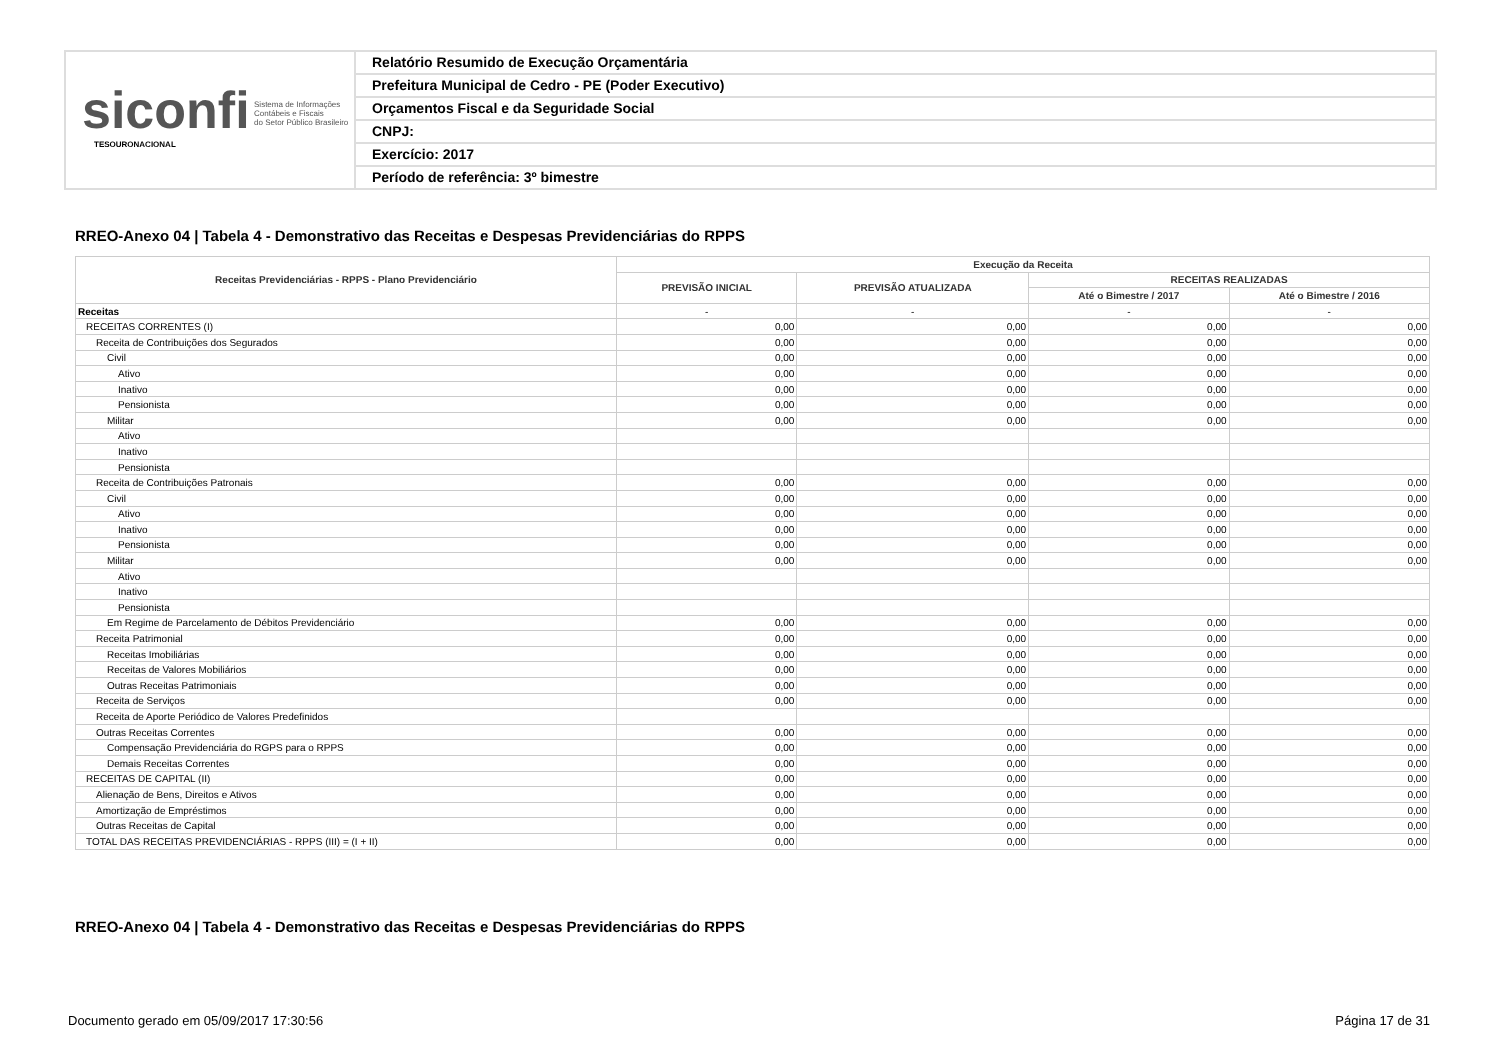siconfi Sistema de Informações
Contábeis e Fiscais
do Setor Público Brasileiro
TESOURONACIONAL
Relatório Resumido de Execução Orçamentária
Prefeitura Municipal de Cedro - PE (Poder Executivo)
Orçamentos Fiscal e da Seguridade Social
CNPJ:
Exercício: 2017
Período de referência: 3º bimestre
RREO-Anexo 04 | Tabela 4 - Demonstrativo das Receitas e Despesas Previdenciárias do RPPS
| Receitas Previdenciárias - RPPS - Plano Previdenciário | Execução da Receita | | | |
| --- | --- | --- | --- | --- |
| | PREVISÃO INICIAL | PREVISÃO ATUALIZADA | RECEITAS REALIZADAS | |
| | | | Até o Bimestre / 2017 | Até o Bimestre / 2016 |
| Receitas | - | - | - | - |
| RECEITAS CORRENTES (I) | 0,00 | 0,00 | 0,00 | 0,00 |
| Receita de Contribuições dos Segurados | 0,00 | 0,00 | 0,00 | 0,00 |
| Civil | 0,00 | 0,00 | 0,00 | 0,00 |
| Ativo | 0,00 | 0,00 | 0,00 | 0,00 |
| Inativo | 0,00 | 0,00 | 0,00 | 0,00 |
| Pensionista | 0,00 | 0,00 | 0,00 | 0,00 |
| Militar | 0,00 | 0,00 | 0,00 | 0,00 |
| Ativo | | | | |
| Inativo | | | | |
| Pensionista | | | | |
| Receita de Contribuições Patronais | 0,00 | 0,00 | 0,00 | 0,00 |
| Civil | 0,00 | 0,00 | 0,00 | 0,00 |
| Ativo | 0,00 | 0,00 | 0,00 | 0,00 |
| Inativo | 0,00 | 0,00 | 0,00 | 0,00 |
| Pensionista | 0,00 | 0,00 | 0,00 | 0,00 |
| Militar | 0,00 | 0,00 | 0,00 | 0,00 |
| Ativo | | | | |
| Inativo | | | | |
| Pensionista | | | | |
| Em Regime de Parcelamento de Débitos Previdenciário | 0,00 | 0,00 | 0,00 | 0,00 |
| Receita Patrimonial | 0,00 | 0,00 | 0,00 | 0,00 |
| Receitas Imobiliárias | 0,00 | 0,00 | 0,00 | 0,00 |
| Receitas de Valores Mobiliários | 0,00 | 0,00 | 0,00 | 0,00 |
| Outras Receitas Patrimoniais | 0,00 | 0,00 | 0,00 | 0,00 |
| Receita de Serviços | 0,00 | 0,00 | 0,00 | 0,00 |
| Receita de Aporte Periódico de Valores Predefinidos | | | | |
| Outras Receitas Correntes | 0,00 | 0,00 | 0,00 | 0,00 |
| Compensação Previdenciária do RGPS para o RPPS | 0,00 | 0,00 | 0,00 | 0,00 |
| Demais Receitas Correntes | 0,00 | 0,00 | 0,00 | 0,00 |
| RECEITAS DE CAPITAL (II) | 0,00 | 0,00 | 0,00 | 0,00 |
| Alienação de Bens, Direitos e Ativos | 0,00 | 0,00 | 0,00 | 0,00 |
| Amortização de Empréstimos | 0,00 | 0,00 | 0,00 | 0,00 |
| Outras Receitas de Capital | 0,00 | 0,00 | 0,00 | 0,00 |
| TOTAL DAS RECEITAS PREVIDENCIÁRIAS - RPPS (III) = (I + II) | 0,00 | 0,00 | 0,00 | 0,00 |
RREO-Anexo 04 | Tabela 4 - Demonstrativo das Receitas e Despesas Previdenciárias do RPPS
Documento gerado em 05/09/2017 17:30:56
Página 17 de 31